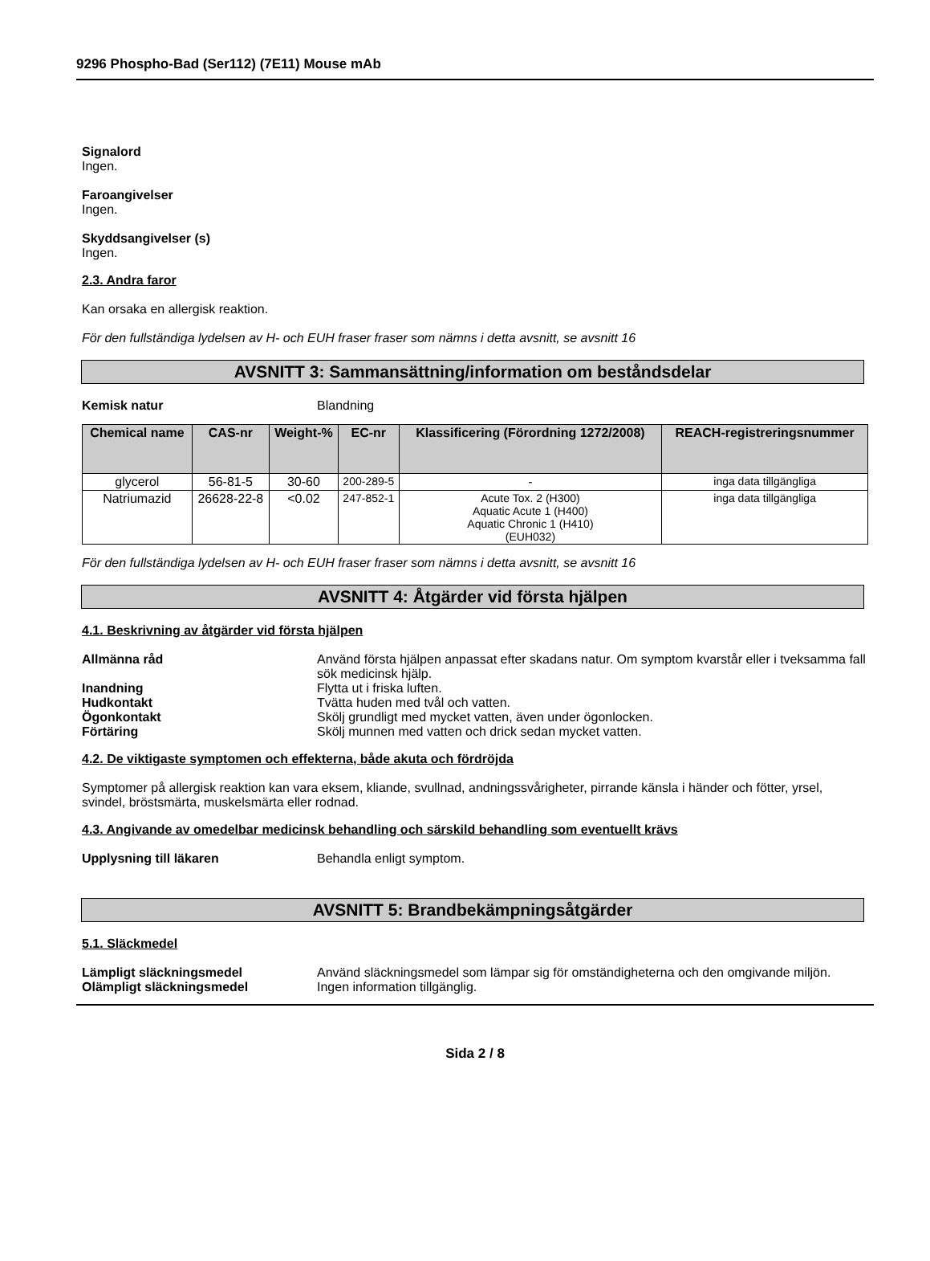9296 Phospho-Bad (Ser112) (7E11) Mouse mAb
Signalord
Ingen.
Faroangivelser
Ingen.
Skyddsangivelser (s)
Ingen.
2.3. Andra faror
Kan orsaka en allergisk reaktion.
För den fullständiga lydelsen av H- och EUH fraser fraser som nämns i detta avsnitt, se avsnitt 16
AVSNITT 3: Sammansättning/information om beståndsdelar
Kemisk natur Blandning
| Chemical name | CAS-nr | Weight-% | EC-nr | Klassificering (Förordning 1272/2008) | REACH-registreringsnummer |
| --- | --- | --- | --- | --- | --- |
| glycerol | 56-81-5 | 30-60 | 200-289-5 | - | inga data tillgängliga |
| Natriumazid | 26628-22-8 | <0.02 | 247-852-1 | Acute Tox. 2 (H300) Aquatic Acute 1 (H400) Aquatic Chronic 1 (H410) (EUH032) | inga data tillgängliga |
För den fullständiga lydelsen av H- och EUH fraser fraser som nämns i detta avsnitt, se avsnitt 16
AVSNITT 4: Åtgärder vid första hjälpen
4.1. Beskrivning av åtgärder vid första hjälpen
Allmänna råd Använd första hjälpen anpassat efter skadans natur. Om symptom kvarstår eller i tveksamma fall sök medicinsk hjälp.
Inandning Flytta ut i friska luften.
Hudkontakt Tvätta huden med tvål och vatten.
Ögonkontakt Skölj grundligt med mycket vatten, även under ögonlocken.
Förtäring Skölj munnen med vatten och drick sedan mycket vatten.
4.2. De viktigaste symptomen och effekterna, både akuta och fördröjda
Symptomer på allergisk reaktion kan vara eksem, kliande, svullnad, andningssvårigheter, pirrande känsla i händer och fötter, yrsel, svindel, bröstsmärta, muskelsmärta eller rodnad.
4.3. Angivande av omedelbar medicinsk behandling och särskild behandling som eventuellt krävs
Upplysning till läkaren Behandla enligt symptom.
AVSNITT 5: Brandbekämpningsåtgärder
5.1. Släckmedel
Lämpligt släckningsmedel Använd släckningsmedel som lämpar sig för omständigheterna och den omgivande miljön.
Olämpligt släckningsmedel Ingen information tillgänglig.
Sida 2 / 8